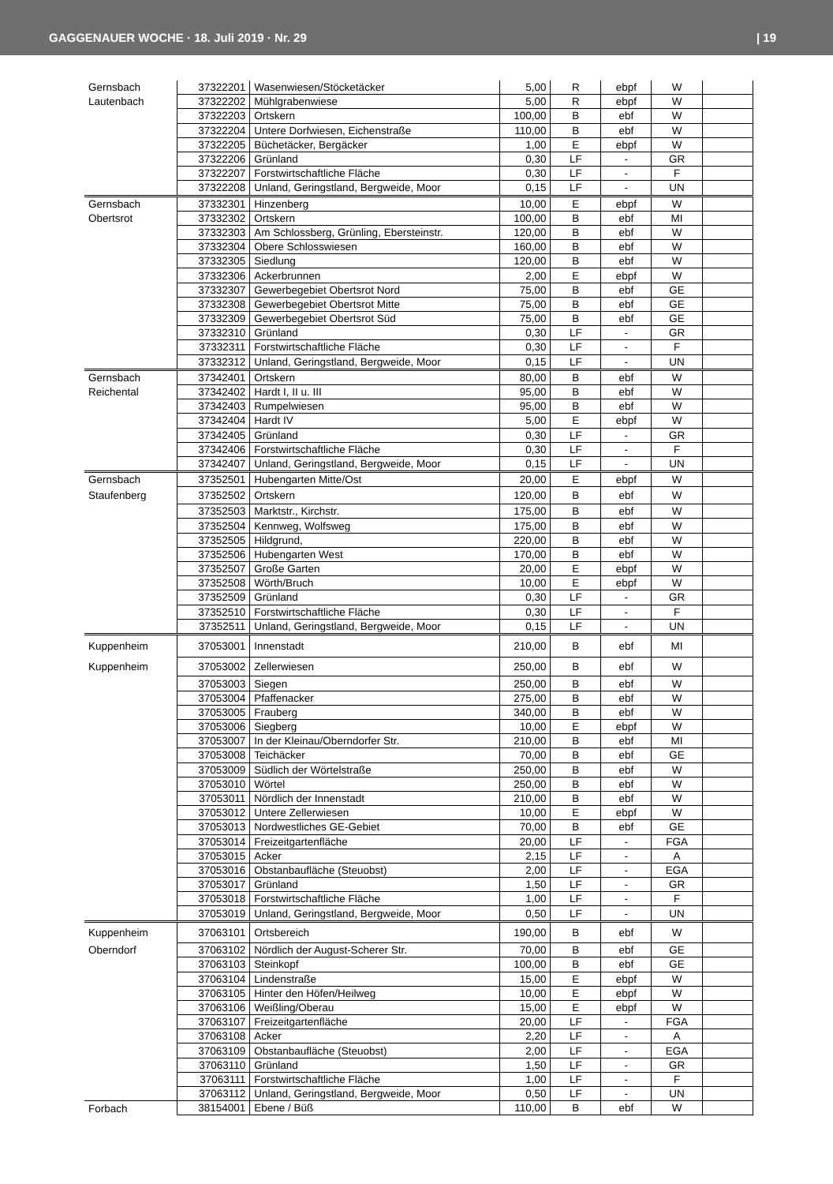GAGGENAUER WOCHE · 18. Juli 2019 · Nr. 29 | 19
| Gernsbach | 37322201 | Wasenwiesen/Stöcketäcker | 5,00 | R | ebpf | W | |
| Lautenbach | 37322202 | Mühlgrabenwiese | 5,00 | R | ebpf | W | |
| | 37322203 | Ortskern | 100,00 | B | ebf | W | |
| | 37322204 | Untere Dorfwiesen, Eichenstraße | 110,00 | B | ebf | W | |
| | 37322205 | Büchetäcker, Bergäcker | 1,00 | E | ebpf | W | |
| | 37322206 | Grünland | 0,30 | LF | - | GR | |
| | 37322207 | Forstwirtschaftliche Fläche | 0,30 | LF | - | F | |
| | 37322208 | Unland, Geringstland, Bergweide, Moor | 0,15 | LF | - | UN | |
| Gernsbach | 37332301 | Hinzenberg | 10,00 | E | ebpf | W | |
| Obertsrot | 37332302 | Ortskern | 100,00 | B | ebf | MI | |
| | 37332303 | Am Schlossberg, Grünling, Ebersteinstr. | 120,00 | B | ebf | W | |
| | 37332304 | Obere Schlosswiesen | 160,00 | B | ebf | W | |
| | 37332305 | Siedlung | 120,00 | B | ebf | W | |
| | 37332306 | Ackerbrunnen | 2,00 | E | ebpf | W | |
| | 37332307 | Gewerbegebiet Obertsrot Nord | 75,00 | B | ebf | GE | |
| | 37332308 | Gewerbegebiet Obertsrot Mitte | 75,00 | B | ebf | GE | |
| | 37332309 | Gewerbegebiet Obertsrot Süd | 75,00 | B | ebf | GE | |
| | 37332310 | Grünland | 0,30 | LF | - | GR | |
| | 37332311 | Forstwirtschaftliche Fläche | 0,30 | LF | - | F | |
| | 37332312 | Unland, Geringstland, Bergweide, Moor | 0,15 | LF | - | UN | |
| Gernsbach | 37342401 | Ortskern | 80,00 | B | ebf | W | |
| Reichental | 37342402 | Hardt I, II u. III | 95,00 | B | ebf | W | |
| | 37342403 | Rumpelwiesen | 95,00 | B | ebf | W | |
| | 37342404 | Hardt IV | 5,00 | E | ebpf | W | |
| | 37342405 | Grünland | 0,30 | LF | - | GR | |
| | 37342406 | Forstwirtschaftliche Fläche | 0,30 | LF | - | F | |
| | 37342407 | Unland, Geringstland, Bergweide, Moor | 0,15 | LF | - | UN | |
| Gernsbach | 37352501 | Hubengarten Mitte/Ost | 20,00 | E | ebpf | W | |
| Staufenberg | 37352502 | Ortskern | 120,00 | B | ebf | W | |
| | 37352503 | Marktstr., Kirchstr. | 175,00 | B | ebf | W | |
| | 37352504 | Kennweg, Wolfsweg | 175,00 | B | ebf | W | |
| | 37352505 | Hildgrund, | 220,00 | B | ebf | W | |
| | 37352506 | Hubengarten West | 170,00 | B | ebf | W | |
| | 37352507 | Große Garten | 20,00 | E | ebpf | W | |
| | 37352508 | Wörth/Bruch | 10,00 | E | ebpf | W | |
| | 37352509 | Grünland | 0,30 | LF | - | GR | |
| | 37352510 | Forstwirtschaftliche Fläche | 0,30 | LF | - | F | |
| | 37352511 | Unland, Geringstland, Bergweide, Moor | 0,15 | LF | - | UN | |
| Kuppenheim | 37053001 | Innenstadt | 210,00 | B | ebf | MI | |
| Kuppenheim | 37053002 | Zellerwiesen | 250,00 | B | ebf | W | |
| | 37053003 | Siegen | 250,00 | B | ebf | W | |
| | 37053004 | Pfaffenacker | 275,00 | B | ebf | W | |
| | 37053005 | Frauberg | 340,00 | B | ebf | W | |
| | 37053006 | Siegberg | 10,00 | E | ebpf | W | |
| | 37053007 | In der Kleinau/Oberndorfer Str. | 210,00 | B | ebf | MI | |
| | 37053008 | Teichäcker | 70,00 | B | ebf | GE | |
| | 37053009 | Südlich der Wörtelstraße | 250,00 | B | ebf | W | |
| | 37053010 | Wörtel | 250,00 | B | ebf | W | |
| | 37053011 | Nördlich der Innenstadt | 210,00 | B | ebf | W | |
| | 37053012 | Untere Zellerwiesen | 10,00 | E | ebpf | W | |
| | 37053013 | Nordwestliches GE-Gebiet | 70,00 | B | ebf | GE | |
| | 37053014 | Freizeitgartenfläche | 20,00 | LF | - | FGA | |
| | 37053015 | Acker | 2,15 | LF | - | A | |
| | 37053016 | Obstanbaufläche (Steuobst) | 2,00 | LF | - | EGA | |
| | 37053017 | Grünland | 1,50 | LF | - | GR | |
| | 37053018 | Forstwirtschaftliche Fläche | 1,00 | LF | - | F | |
| | 37053019 | Unland, Geringstland, Bergweide, Moor | 0,50 | LF | - | UN | |
| Kuppenheim | 37063101 | Ortsbereich | 190,00 | B | ebf | W | |
| Oberndorf | 37063102 | Nördlich der August-Scherer Str. | 70,00 | B | ebf | GE | |
| | 37063103 | Steinkopf | 100,00 | B | ebf | GE | |
| | 37063104 | Lindenstraße | 15,00 | E | ebpf | W | |
| | 37063105 | Hinter den Höfen/Heilweg | 10,00 | E | ebpf | W | |
| | 37063106 | Weißling/Oberau | 15,00 | E | ebpf | W | |
| | 37063107 | Freizeitgartenfläche | 20,00 | LF | - | FGA | |
| | 37063108 | Acker | 2,20 | LF | - | A | |
| | 37063109 | Obstanbaufläche (Steuobst) | 2,00 | LF | - | EGA | |
| | 37063110 | Grünland | 1,50 | LF | - | GR | |
| | 37063111 | Forstwirtschaftliche Fläche | 1,00 | LF | - | F | |
| | 37063112 | Unland, Geringstland, Bergweide, Moor | 0,50 | LF | - | UN | |
| Forbach | 38154001 | Ebene / Büß | 110,00 | B | ebf | W | |